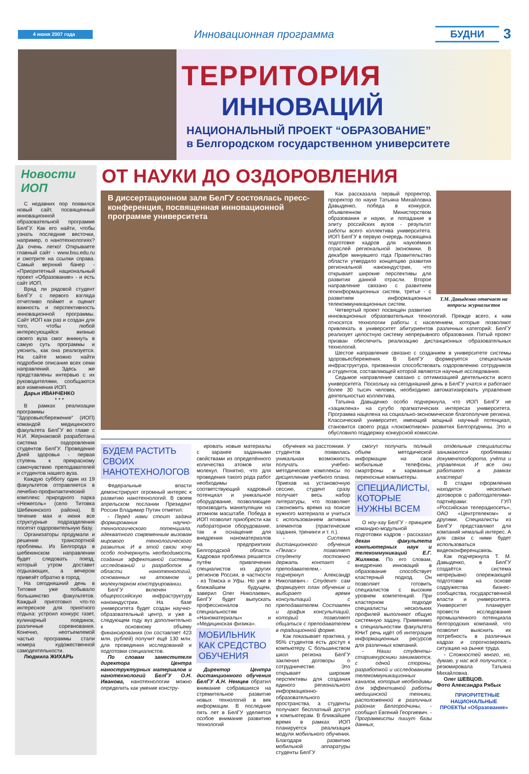4 июня 2007 года
Инновационная программа БУДНИ
3
ТЕРРИТОРИЯ
ИННОВАЦИЙ
НАЦИОНАЛЬНЫЙ ПРОЕКТ “ОБРАЗОВАНИЕ”
в Белгородском государственном университете
Новости
ИОП
С недавних пор появился новый сайт, посвященный инновационной образовательной программе БелГУ. Как его найти, чтобы узнать последние весточки, например, о нанотехнологиях? Да очень легко! Открываете главный сайт - www.bsu.edu.ru и смотрите на ссылки справа. Самый верхний банер - «Приоритетный национальный проект «Образование» - и есть сайт ИОП.
Вряд ли рядовой студент БелГУ с первого взгляда отчетливо поймет и оценит важность и перспективность инновационной программы. Сайт ИОП как раз и создан для того, чтобы любой интересующийся жизнью своего вуза смог вникнуть в самую суть программы и уяснить, как она реализуется. На сайте можно найти подробное описание всех семи направлений. Здесь же представлены интервью с их руководителями, сообщаются все изменения ИОП.
Дарья ИВАНЧЕНКО
* * *
В рамках реализации программы “Здоровьесбережение” (ИОП) командой медицинского факультета БелГУ во главе с Н.И. Жернаковой разработана система оздоровления студентов БелГУ. Проведение Дней здоровья - первая ступень к прекрасному самочувствию преподавателей и студентов нашего вуза.
Каждую субботу один из 19 факультетов отправляется в лечебно-профилактический комплекс природного парка «Нежеголь» (село Титовка Шебекинского района). В течение мая и июня все структурные подразделения посетят оздоровительную базу.
Организаторы продумали и решение транспортной проблемы. Из Белгорода в шебекинском направлении будет следовать поезд, который утром доставит отдыхающих, а вечером привезёт обратно в город.
На сегодняшний день в Титовке уже побывало большинство факультетов. Каждый приготовил что-то интересное для приятного отдыха: устроил конкурс газет, кулинарный поединок, различные соревнования. Конечно, неотъемлемой частью программы стали номера художественной самодеятельности.
Людмила ЖИХАРЬ
ОТ НАУКИ ДО ОЗДОРОВЛЕНИЯ
В диссертационном зале БелГУ состоялась пресс-конференция, посвященная инновационной программе университета
Т.М. Давыденко отвечает на вопросы журналистов
Как рассказала первый проректор, проректор по науке Татьяна Михайловна Давыденко, победа в конкурсе, объявленном Министерством образования и науки, и попадание в элиту российских вузов - результат работы всего коллектива университета. ИОП БелГУ в первую очередь посвящена подготовке кадров для наукоёмких отраслей региональной экономики. В декабре минувшего года Правительство области утвердило концепцию развития региональной наноиндустрии, что открывает широкие перспективы для развития данной отрасли. Второе направление связано с развитием геоинформационных систем, третье - с развитием информационных телекоммуникационных систем.
Четвертый проект посвящен развитию инновационных образовательных технологий. Прежде всего, к ним относятся технологии работы с населением, которые позволяют привлекать в университет абитуриентов различных категорий: БелГУ реализует целостную систему непрерывного образования. Пятый проект призван обеспечить реализацию дистанционных образовательных технологий.
Шестое направление связано с созданием в университете системы здоровьесбережения. В БелГУ формируется специальная инфраструктура, призванная способствовать оздоровлению сотрудников и студентов, составляющей которой являются научные исследования.
Седьмое направление связано с оптимизацией деятельности всего университета. Поскольку на сегодняшний день в БелГУ учатся и работают более 30 тысяч человек, необходимо автоматизировать управление деятельностью коллектива.
Татьяна Давыденко особо подчеркнула, что ИОП БелГУ не «зациклена» на сугубо прагматических интересах университета. Программа нацелена на социально-экономическое благополучие региона. Классический университет, имеющий мощный научный потенциал, становится своего рода «локомотивом» развития Белгородчины. Это и обусловило поддержку конкурсной комиссии.
БУДЕМ РАСТИТЬ СВОИХ НАНОТЕХНОЛОГОВ
Федеральные власти демонстрируют огромный интерес к развитию нанотехнологий. В своем апрельском послании Президент России Владимир Путин отметил:
- Перед нами стоит задача формирования научно-технологического потенциала, адекватного современным вызовам мирового технологического развития. И в этой связи хочу особо подчеркнуть необходимость создания эффективной системы исследований и разработок в области нанотехнологий, основанных на атомном и молекулярном конструировании.
БелГУ включен в общероссийскую инфраструктуру наноиндустрии. На базе университета будет создан научно-образовательный центр, и уже в следующем году вуз дополнительно к основному объему финансирования (он составляет 423 млн. рублей) получит ещё 130 млн. для проведения исследований и подготовки специалистов.
По словам заместителя директора Центра наноструктурных материалов и нанотехнологий БелГУ О.Н. Иванова, нанотехнологии можно определить как умение констру-
ировать новые материалы с заранее заданными свойствами из определённого количества атомов или молекул. Понятно, что для проведения такого рода работ необходимы соответствующий кадровый потенциал и уникальное оборудование, позволяющее производить манипуляции на атомном масштабе. Победа в ИОП позволит приобрести как лабораторное оборудование, так и оснащение для внедрения наноматериалов на предприятиях Белгородской области. Кадровая проблема решается путём привлечения специалистов из других регионов России, в частности - из Томска и Уфы. Но уже в ближайшем будущем, заверил Олег Николаевич, БелГУ будет выпускать профессионалов по специальностям «Наноматериалы» и «Медицинская физика».
МОБИЛЬНИК КАК СРЕДСТВО ОБУЧЕНИЯ
Директор Центра дистанционного обучения БелГУ А.Н. Немцев обратил внимание собравшихся на стремительное развитие новых технологий в век информации. В последние пять лет в БелГУ уделяется особое внимание развитию технологий
обучения на расстоянии. У студентов появилась уникальная возможность получать учебно-методические комплексы по дисциплинам учебного плана. Приехав на установочную сессию, студент сразу получает весь набор литературы, что позволяет сэкономить время на поиске нужного материала и учиться с использованием активных элементов (практические задания, тренинги и т. п.).
- Система дистанционного обучения «Пегас» позволяет студенту постоянно держать контакт с преподавателем,- подчеркнул Александр Николаевич.- Студент сам формирует план обучения и выбирает время консультаций с преподавателем. Составлен и график консультаций, который позволяет общаться с преподавателем в традиционной форме.
Как показывает практика, у 95% студентов есть доступ к компьютеру. С большинством школ региона БелГУ заключил договоры о сотрудничестве. Это открывает широкие перспективы для создания единого регионального информационно-образовательного пространства, а студенты получают бесплатный доступ к компьютерам. В ближайшее время в рамках ИОП планируется реализация модуля мобильного обучения. Благодаря развитию мобильной аппаратуры студенты БелГУ
смогут получать полный объем методической информации на свои мобильные телефоны, смартфоны и карманные переносные компьютеры.
СПЕЦИАЛИСТЫ, КОТОРЫЕ НУЖНЫ ВСЕМ
О ноу-хау БелГУ - принципе командно-модульной подготовки кадров - рассказал декан факультета компьютерных наук и телекоммуникаций Е.Г. Жиляков. По его словам, внедрению инноваций в образование способствует кластерный подход. Он позволяет готовить специалистов с высоким уровнем компетенций. При кластерном подходе специалисты нескольких профилей выполняют общую системную задачу. Применимо к специальностям факультета КНиТ речь идёт об интеграции информационных ресурсов для различных компаний.
- Наши студенты-старшекурсники занимаются, с одной стороны, разработкой и исследованием телекоммуникационных каналов, которые необходимы для эффективной работы медицинской техники, расположенной в различных районах Белгородчины, - сообщил Евгений Георгиевич. - Программисты пишут базы данных,
отдельные специалисты занимаются проблемами документооборота, учёта и управления. И все они работают в рамках кластера!
В стадии оформления находятся несколько договоров с работодателями-партнёрами: ГУП «Российская телерадиосеть», ОАО «Центртелеком» и другими. Специалисты из БелГУ представляют для компаний немалый интерес. А для связи с ними будет использоваться видеоконференцсвязь.
Как подчеркнула Т. М. Давыденко, в БелГУ создаётся система непрерывно опережающей подготовки на основе содружества бизнес-сообщества, государственной власти и университета. Университет планирует провести исследование промышленного потенциала белгородских компаний, что позволит выяснить их потребность в различных кадрах и спрогнозировать ситуацию на рынке труда.
- Сложностей много, но, думаю, у нас всё получится, - резюмировала Татьяна Михайловна.
Олег ШЕВЦОВ.
Фото Александра Рябых
ПРИОРИТЕТНЫЕ НАЦИОНАЛЬНЫЕ ПРОЕКТЫ «Образование»